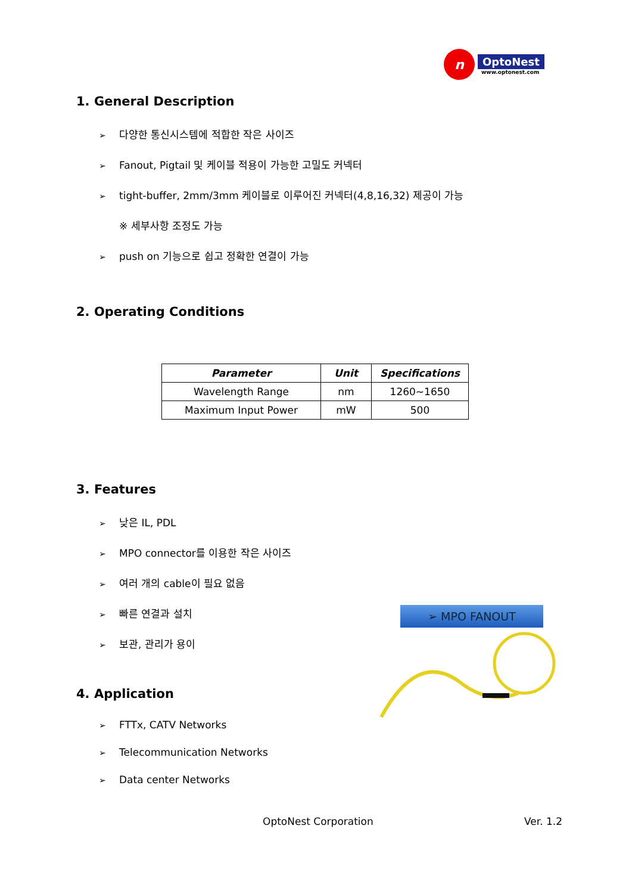n
OptoNest
www.optonest.com
1. General Description
➢ 다양한 통신시스템에 적합한 작은 사이즈
➢ Fanout, Pigtail 및 케이블 적용이 가능한 고밀도 커넥터
➢ tight-buffer, 2mm/3mm 케이블로 이루어진 커넥터(4,8,16,32) 제공이 가능
※ 세부사항 조정도 가능
➢ push on 기능으로 쉽고 정확한 연결이 가능
2. Operating Conditions
| Parameter | Unit | Specifications |
| --- | --- | --- |
| Wavelength Range | nm | 1260~1650 |
| Maximum Input Power | mW | 500 |
3. Features
➢ 낮은 IL, PDL
➢ MPO connector를 이용한 작은 사이즈
➢ 여러 개의 cable이 필요 없음
➢ 빠른 연결과 설치
➢ 보관, 관리가 용이
4. Application
➢ FTTx, CATV Networks
➢ Telecommunication Networks
➢ Data center Networks
➢ MPO FANOUT
OptoNest Corporation Ver. 1.2